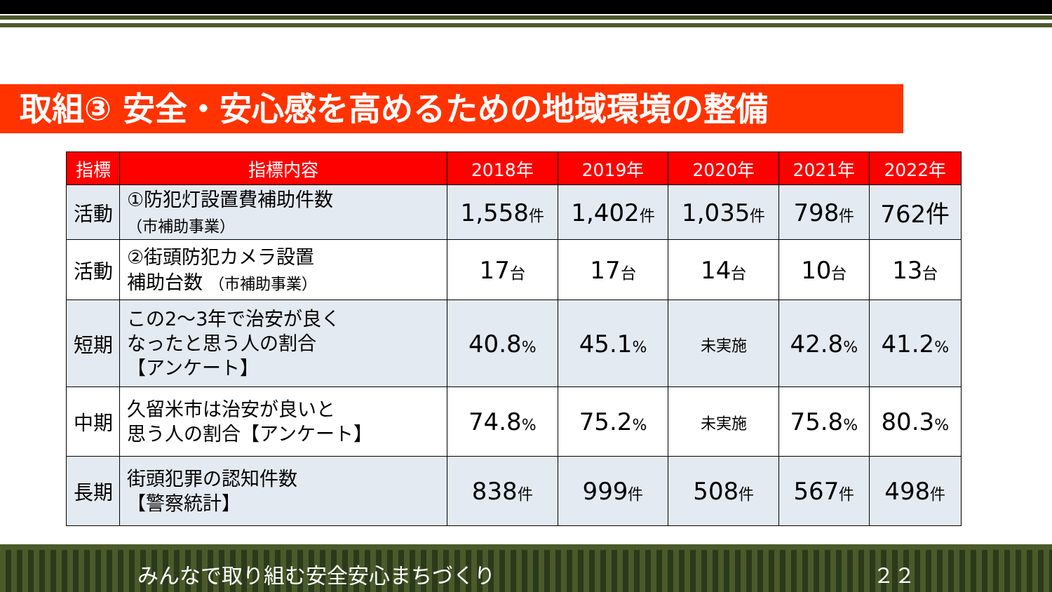取組③ 安全・安心感を高めるための地域環境の整備
| 指標 | 指標内容 | 2018年 | 2019年 | 2020年 | 2021年 | 2022年 |
| --- | --- | --- | --- | --- | --- | --- |
| 活動 | ①防犯灯設置費補助件数 （市補助事業） | 1,558 件 | 1,402 件 | 1,035 件 | 798 件 | 762件 |
| 活動 | ②街頭防犯カメラ設置 補助台数 （市補助事業） | 17 台 | 17 台 | 14 台 | 10 台 | 13 台 |
| 短期 | この2～3年で治安が良く なったと思う人の割合 【アンケート】 | 40.8 % | 45.1 % | 未実施 | 42.8 % | 41.2 % |
| 中期 | 久留米市は治安が良いと 思う人の割合【アンケート】 | 74.8 % | 75.2 % | 未実施 | 75.8 % | 80.3 % |
| 長期 | 街頭犯罪の認知件数 【警察統計】 | 838 件 | 999 件 | 508 件 | 567 件 | 498 件 |
みんなで取り組む安全安心まちづくり ２２